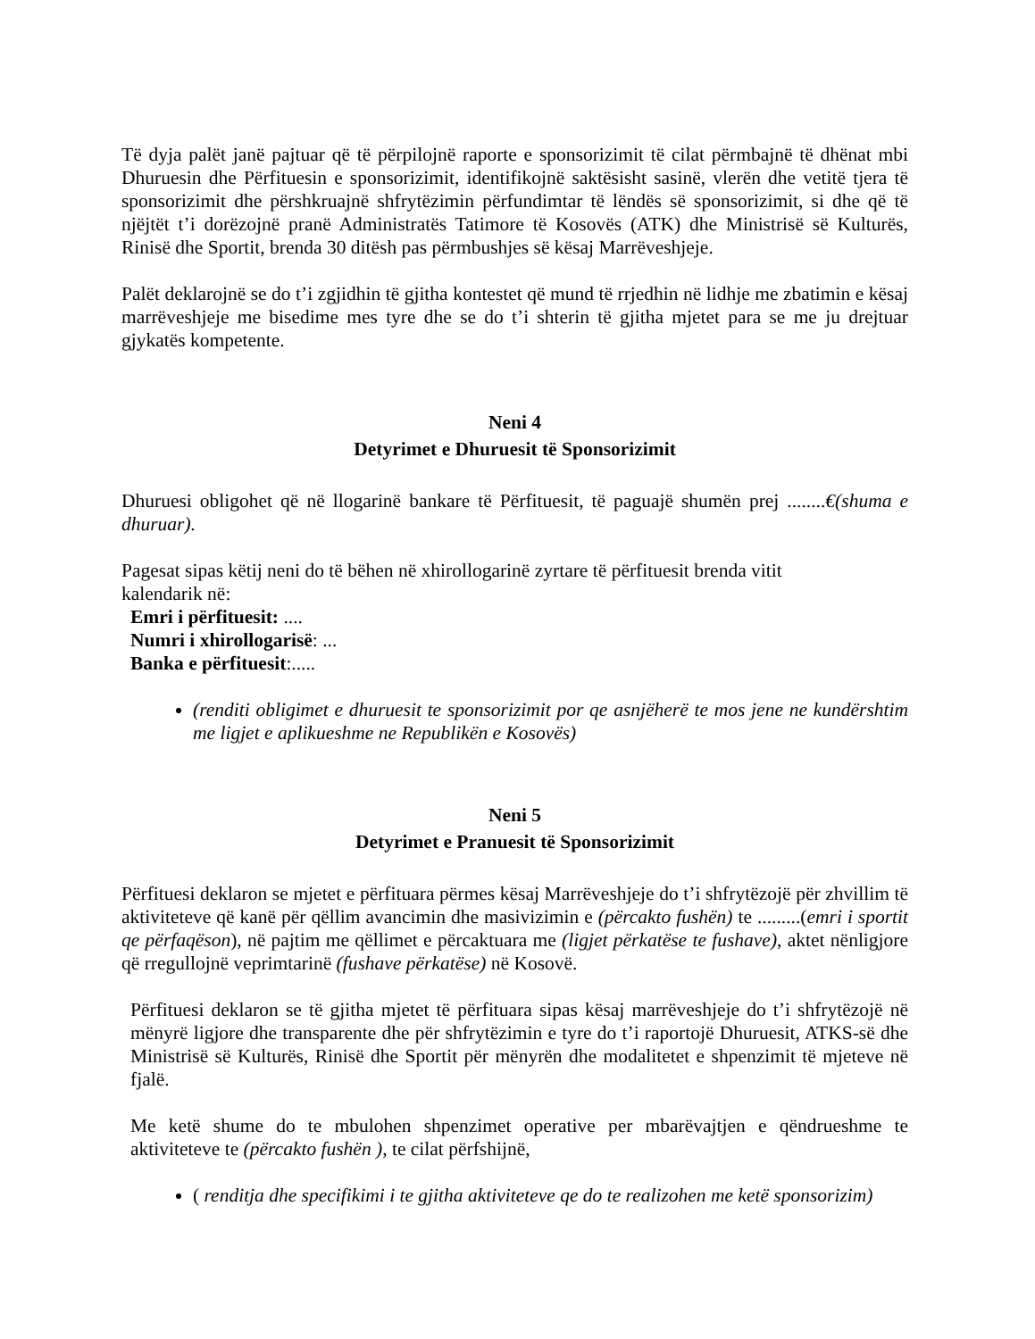Të dyja palët janë pajtuar që të përpilojnë raporte e sponsorizimit të cilat përmbajnë të dhënat mbi Dhuruesin dhe Përfituesin e sponsorizimit, identifikojnë saktësisht sasinë, vlerën dhe vetitë tjera të sponsorizimit dhe përshkruajnë shfrytëzimin përfundimtar të lëndës së sponsorizimit, si dhe që të njëjtët t’i dorëzojnë pranë Administratës Tatimore të Kosovës (ATK) dhe Ministrisë së Kulturës, Rinisë dhe Sportit, brenda 30 ditësh pas përmbushjes së kësaj Marrëveshjeje.
Palët deklarojnë se do t’i zgjidhin të gjitha kontestet që mund të rrjedhin në lidhje me zbatimin e kësaj marrëveshjeje me bisedime mes tyre dhe se do t’i shterin të gjitha mjetet para se me ju drejtuar gjykatës kompetente.
Neni 4
Detyrimet e Dhuruesit të Sponsorizimit
Dhuruesi obligohet që në llogarinë bankare të Përfituesit, të paguajë shumën prej ........€(shuma e dhuruar).
Pagesat sipas këtij neni do të bëhen në xhirollogarinë zyrtare të përfituesit brenda vitit
kalendarik në:
Emri i përfituesit: ....
Numri i xhirollogarisë: ...
Banka e përfituesit:.....
(renditi obligimet e dhuruesit te sponsorizimit por qe asnjëherë te mos jene ne kundërshtim me ligjet e aplikueshme ne Republikën e Kosovës)
Neni 5
Detyrimet e Pranuesit të Sponsorizimit
Përfituesi deklaron se mjetet e përfituara përmes kësaj Marrëveshjeje do t’i shfrytëzojë për zhvillim të aktiviteteve që kanë për qëllim avancimin dhe masivizimin e (përcakto fushën) te .........(emri i sportit qe përfaqëson), në pajtim me qëllimet e përcaktuara me (ligjet përkatëse te fushave), aktet nënligjore që rregullojnë veprimtarinë (fushave përkatëse) në Kosovë.
Përfituesi deklaron se të gjitha mjetet të përfituara sipas kësaj marrëveshjeje do t’i shfrytëzojë në mënyrë ligjore dhe transparente dhe për shfrytëzimin e tyre do t’i raportojë Dhuruesit, ATKS-së dhe Ministrisë së Kulturës, Rinisë dhe Sportit për mënyrën dhe modalitetet e shpenzimit të mjeteve në fjalë.
Me ketë shume do te mbulohen shpenzimet operative per mbarëvajtjen e qëndrueshme te aktiviteteve te (përcakto fushën ), te cilat përfshijnë,
( renditja dhe specifikimi i te gjitha aktiviteteve qe do te realizohen me ketë sponsorizim)